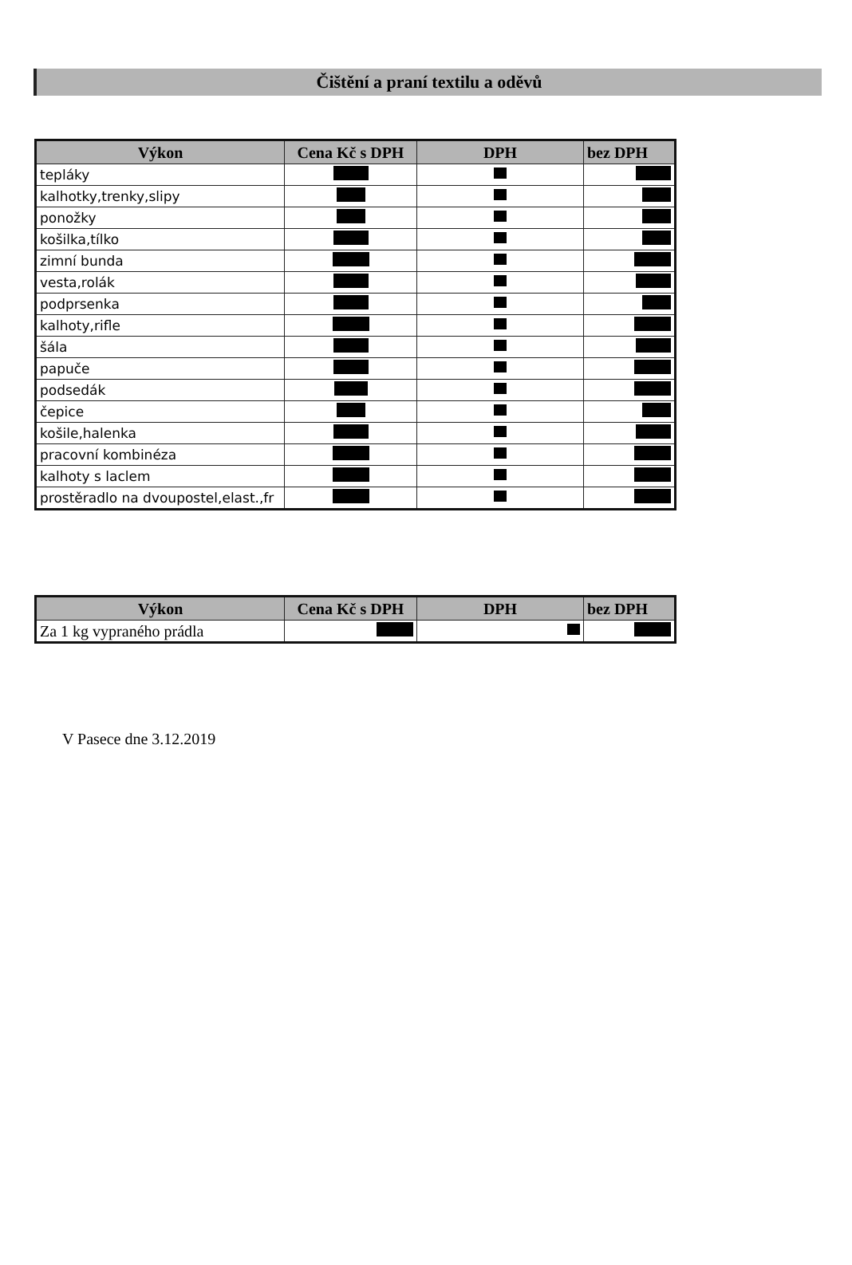Čištění a praní textilu a oděvů
| Výkon | Cena Kč s DPH | DPH | bez DPH |
| --- | --- | --- | --- |
| tepláky | | | |
| kalhotky,trenky,slipy | | | |
| ponožky | | | |
| košilka,tílko | | | |
| zimní bunda | | | |
| vesta,rolák | | | |
| podprsenka | | | |
| kalhoty,rifle | | | |
| šála | | | |
| papuče | | | |
| podsedák | | | |
| čepice | | | |
| košile,halenka | | | |
| pracovní kombinéza | | | |
| kalhoty s laclem | | | |
| prostěradlo na dvoupostel,elast.,fr | | | |
| Výkon | Cena Kč s DPH | DPH | bez DPH |
| --- | --- | --- | --- |
| Za 1 kg vypraného prádla | | | |
V Pasece dne 3.12.2019